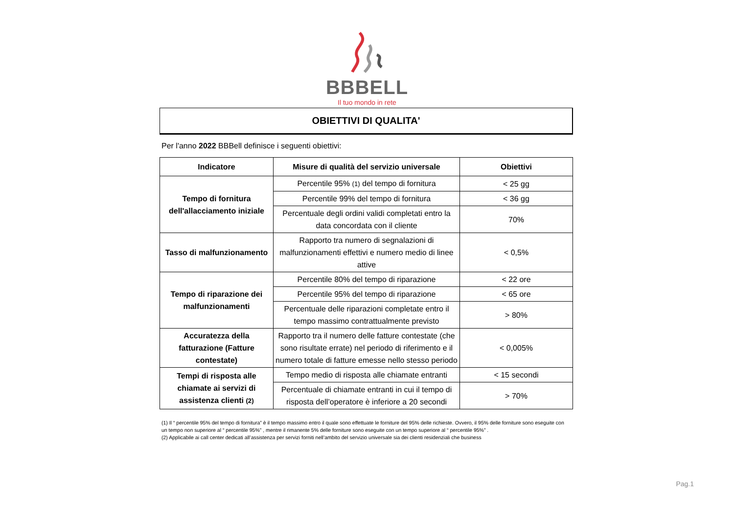BBBELL
Il tuo mondo in rete
OBIETTIVI DI QUALITA'
Per l'anno 2022 BBBell definisce i seguenti obiettivi:
| Indicatore | Misure di qualità del servizio universale | Obiettivi |
| --- | --- | --- |
| Tempo di fornitura dell'allacciamento iniziale | Percentile 95% (1) del tempo di fornitura | < 25 gg |
| | Percentile 99% del tempo di fornitura | < 36 gg |
| | Percentuale degli ordini validi completati entro la data concordata con il cliente | 70% |
| Tasso di malfunzionamento | Rapporto tra numero di segnalazioni di malfunzionamenti effettivi e numero medio di linee attive | < 0,5% |
| Tempo di riparazione dei malfunzionamenti | Percentile 80% del tempo di riparazione | < 22 ore |
| | Percentile 95% del tempo di riparazione | < 65 ore |
| | Percentuale delle riparazioni completate entro il tempo massimo contrattualmente previsto | > 80% |
| Accuratezza della fatturazione (Fatture contestate) | Rapporto tra il numero delle fatture contestate (che sono risultate errate) nel periodo di riferimento e il numero totale di fatture emesse nello stesso periodo | < 0,005% |
| Tempi di risposta alle chiamate ai servizi di assistenza clienti (2) | Tempo medio di risposta alle chiamate entranti | < 15 secondi |
| | Percentuale di chiamate entranti in cui il tempo di risposta dell’operatore è inferiore a 20 secondi | > 70% |
(1) Il “ percentile 95% del tempo di fornitura” è il tempo massimo entro il quale sono effettuate le forniture del 95% delle richieste. Ovvero, il 95% delle forniture sono eseguite con un tempo non superiore al “ percentile 95%” , mentre il rimanente 5% delle forniture sono eseguite con un tempo superiore al “ percentile 95%” .
(2) Applicabile ai call center dedicati all’assistenza per servizi forniti nell’ambito del servizio universale sia dei clienti residenziali che business
Pag.1